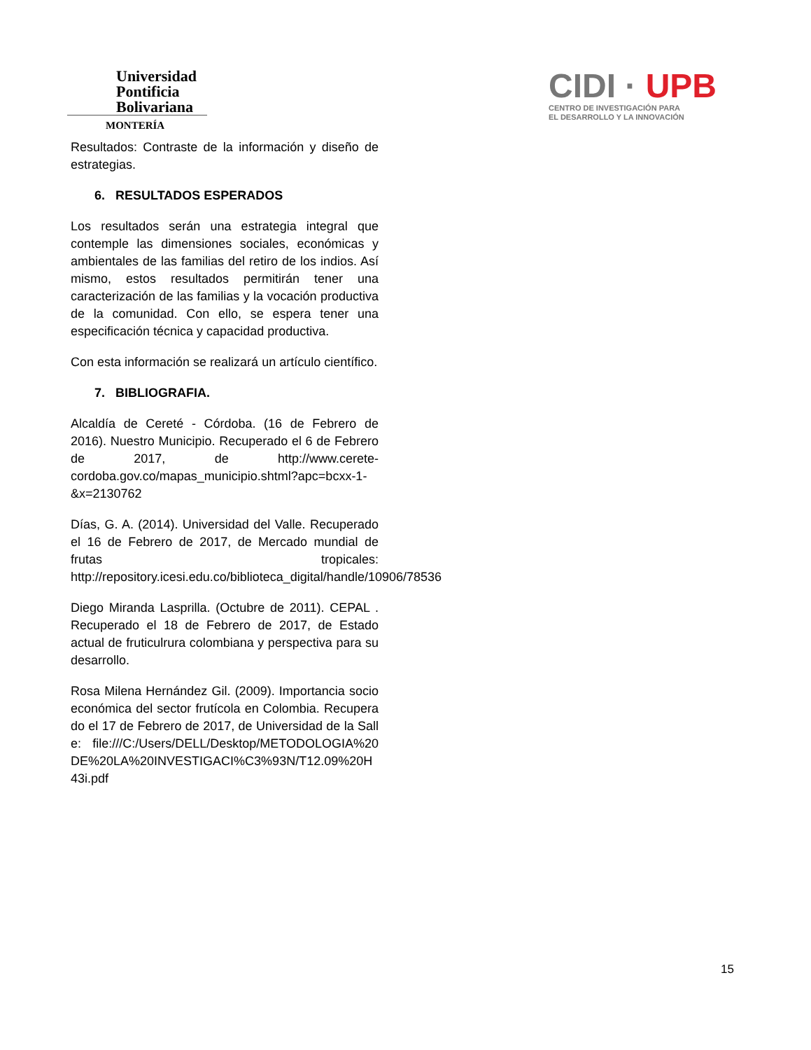Universidad
Pontificia
Bolivariana
MONTERÍA
CIDI · UPB
CENTRO DE INVESTIGACIÓN PARA
EL DESARROLLO Y LA INNOVACIÓN
Resultados: Contraste de la información y diseño de estrategias.
6. RESULTADOS ESPERADOS
Los resultados serán una estrategia integral que contemple las dimensiones sociales, económicas y ambientales de las familias del retiro de los indios. Así mismo, estos resultados permitirán tener una caracterización de las familias y la vocación productiva de la comunidad. Con ello, se espera tener una especificación técnica y capacidad productiva.
Con esta información se realizará un artículo científico.
7. BIBLIOGRAFIA.
Alcaldía de Cereté - Córdoba. (16 de Febrero de 2016). Nuestro Municipio. Recuperado el 6 de Febrero de 2017, de http://www.cerete-cordoba.gov.co/mapas_municipio.shtml?apc=bcxx-1-&x=2130762
Días, G. A. (2014). Universidad del Valle. Recuperado el 16 de Febrero de 2017, de Mercado mundial de frutas tropicales: http://repository.icesi.edu.co/biblioteca_digital/handle/10906/78536
Diego Miranda Lasprilla. (Octubre de 2011). CEPAL . Recuperado el 18 de Febrero de 2017, de Estado actual de fruticulrura colombiana y perspectiva para su desarrollo.
Rosa Milena Hernández Gil. (2009). Importancia socioeconómica del sector frutícola en Colombia. Recuperado el 17 de Febrero de 2017, de Universidad de la Salle: file:///C:/Users/DELL/Desktop/METODOLOGIA%20DE%20LA%20INVESTIGACI%C3%93N/T12.09%20H43i.pdf
15